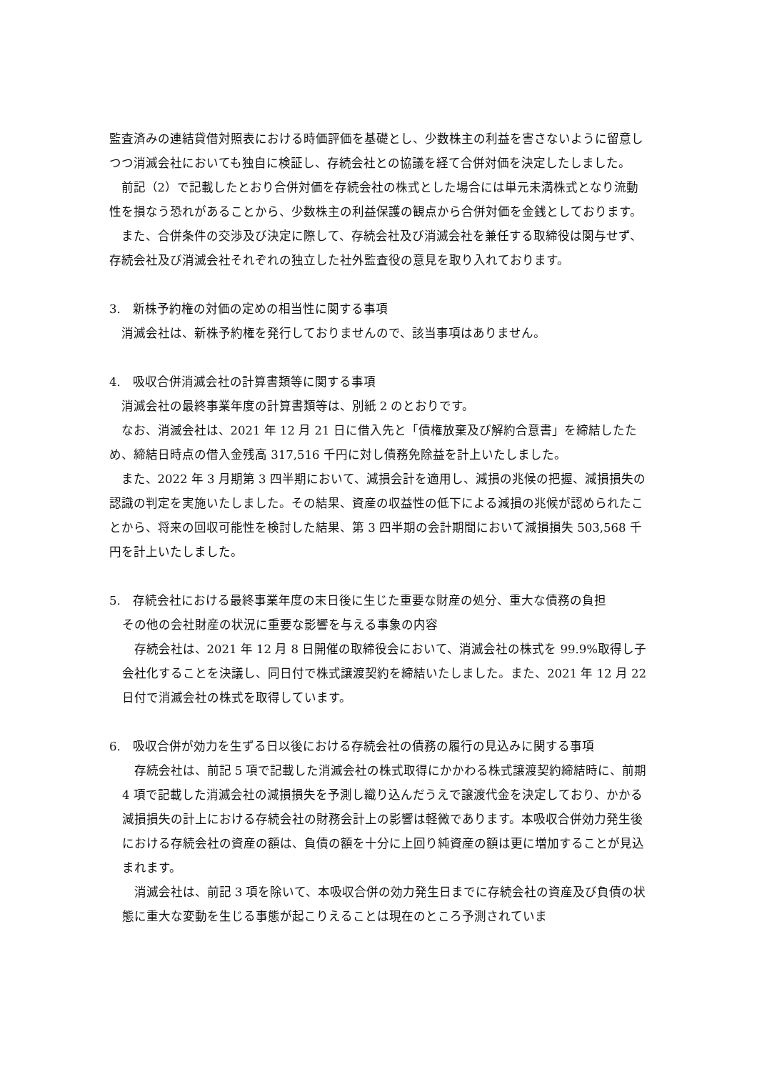監査済みの連結貸借対照表における時価評価を基礎とし、少数株主の利益を害さないように留意しつつ消滅会社においても独自に検証し、存続会社との協議を経て合併対価を決定したしました。
前記（2）で記載したとおり合併対価を存続会社の株式とした場合には単元未満株式となり流動性を損なう恐れがあることから、少数株主の利益保護の観点から合併対価を金銭としております。
また、合併条件の交渉及び決定に際して、存続会社及び消滅会社を兼任する取締役は関与せず、存続会社及び消滅会社それぞれの独立した社外監査役の意見を取り入れております。
3.　新株予約権の対価の定めの相当性に関する事項
消滅会社は、新株予約権を発行しておりませんので、該当事項はありません。
4.　吸収合併消滅会社の計算書類等に関する事項
消滅会社の最終事業年度の計算書類等は、別紙 2 のとおりです。
なお、消滅会社は、2021 年 12 月 21 日に借入先と「債権放棄及び解約合意書」を締結したため、締結日時点の借入金残高 317,516 千円に対し債務免除益を計上いたしました。
また、2022 年 3 月期第 3 四半期において、減損会計を適用し、減損の兆候の把握、減損損失の認識の判定を実施いたしました。その結果、資産の収益性の低下による減損の兆候が認められたことから、将来の回収可能性を検討した結果、第 3 四半期の会計期間において減損損失 503,568 千円を計上いたしました。
5.　存続会社における最終事業年度の末日後に生じた重要な財産の処分、重大な債務の負担
その他の会社財産の状況に重要な影響を与える事象の内容
存続会社は、2021 年 12 月 8 日開催の取締役会において、消滅会社の株式を 99.9%取得し子会社化することを決議し、同日付で株式譲渡契約を締結いたしました。また、2021 年 12 月 22 日付で消滅会社の株式を取得しています。
6.　吸収合併が効力を生ずる日以後における存続会社の債務の履行の見込みに関する事項
存続会社は、前記 5 項で記載した消滅会社の株式取得にかかわる株式譲渡契約締結時に、前期 4 項で記載した消滅会社の減損損失を予測し織り込んだうえで譲渡代金を決定しており、かかる減損損失の計上における存続会社の財務会計上の影響は軽微であります。本吸収合併効力発生後における存続会社の資産の額は、負債の額を十分に上回り純資産の額は更に増加することが見込まれます。
消滅会社は、前記 3 項を除いて、本吸収合併の効力発生日までに存続会社の資産及び負債の状態に重大な変動を生じる事態が起こりえることは現在のところ予測されていま